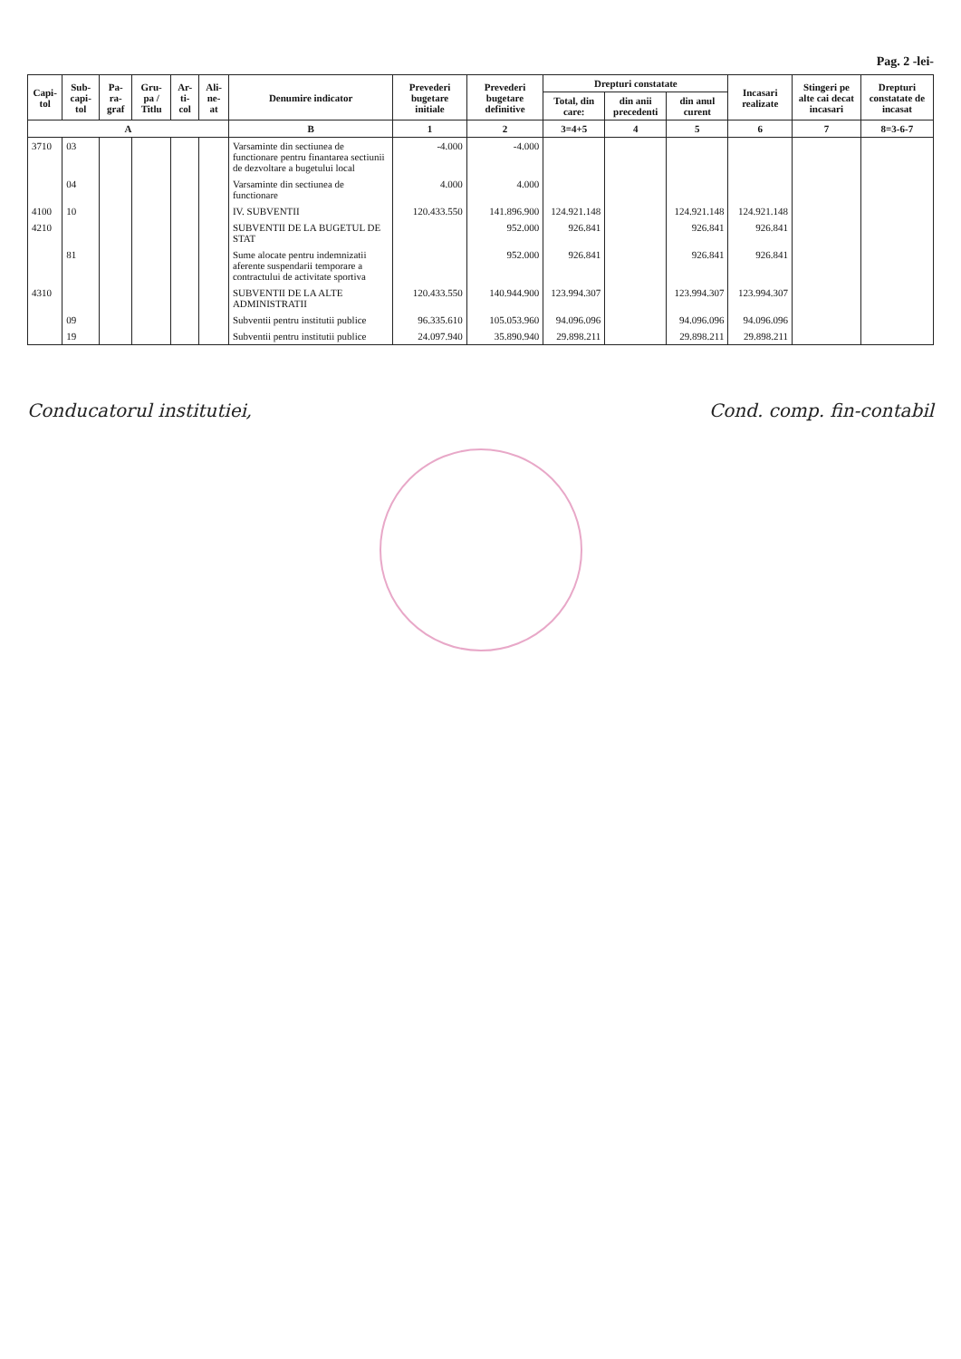Pag. 2 -lei-
| Capi-tol | Sub-capi-tol | Pa-ra-graf | Gru-pa / Titlu | Ar-ti-col | Ali-ne-at | Denumire indicator | Prevederi bugetare initiale | Prevederi bugetare definitive | Drepturi constatate | | | Incasari realizate | Stingeri pe alte cai decat incasari | Drepturi constatate de incasat |
| --- | --- | --- | --- | --- | --- | --- | --- | --- | --- | --- | --- | --- | --- | --- |
| | | | | | | | | | Total, din care: | din anii precedenti | din anul curent | | | |
| A | | | | | | B | 1 | 2 | 3=4+5 | 4 | 5 | 6 | 7 | 8=3-6-7 |
| 3710 | 03 | | | | | Varsaminte din sectiunea de functionare pentru finantarea sectiunii de dezvoltare a bugetului local | -4.000 | -4.000 | | | | | | |
| | 04 | | | | | Varsaminte din sectiunea de functionare | 4.000 | 4.000 | | | | | | |
| 4100 | 10 | | | | | IV. SUBVENTII | 120.433.550 | 141.896.900 | 124.921.148 | | 124.921.148 | 124.921.148 | | |
| 4210 | | | | | | SUBVENTII DE LA BUGETUL DE STAT | | 952.000 | 926.841 | | 926.841 | 926.841 | | |
| | 81 | | | | | Sume alocate pentru indemnizatii aferente suspendarii temporare a contractului de activitate sportiva | | 952.000 | 926.841 | | 926.841 | 926.841 | | |
| 4310 | | | | | | SUBVENTII DE LA ALTE ADMINISTRATII | 120.433.550 | 140.944.900 | 123.994.307 | | 123.994.307 | 123.994.307 | | |
| | 09 | | | | | Subventii pentru institutii publice | 96.335.610 | 105.053.960 | 94.096.096 | | 94.096.096 | 94.096.096 | | |
| | 19 | | | | | Subventii pentru institutii publice | 24.097.940 | 35.890.940 | 29.898.211 | | 29.898.211 | 29.898.211 | | |
Conducatorul institutiei, Cond. comp. fin-contabil